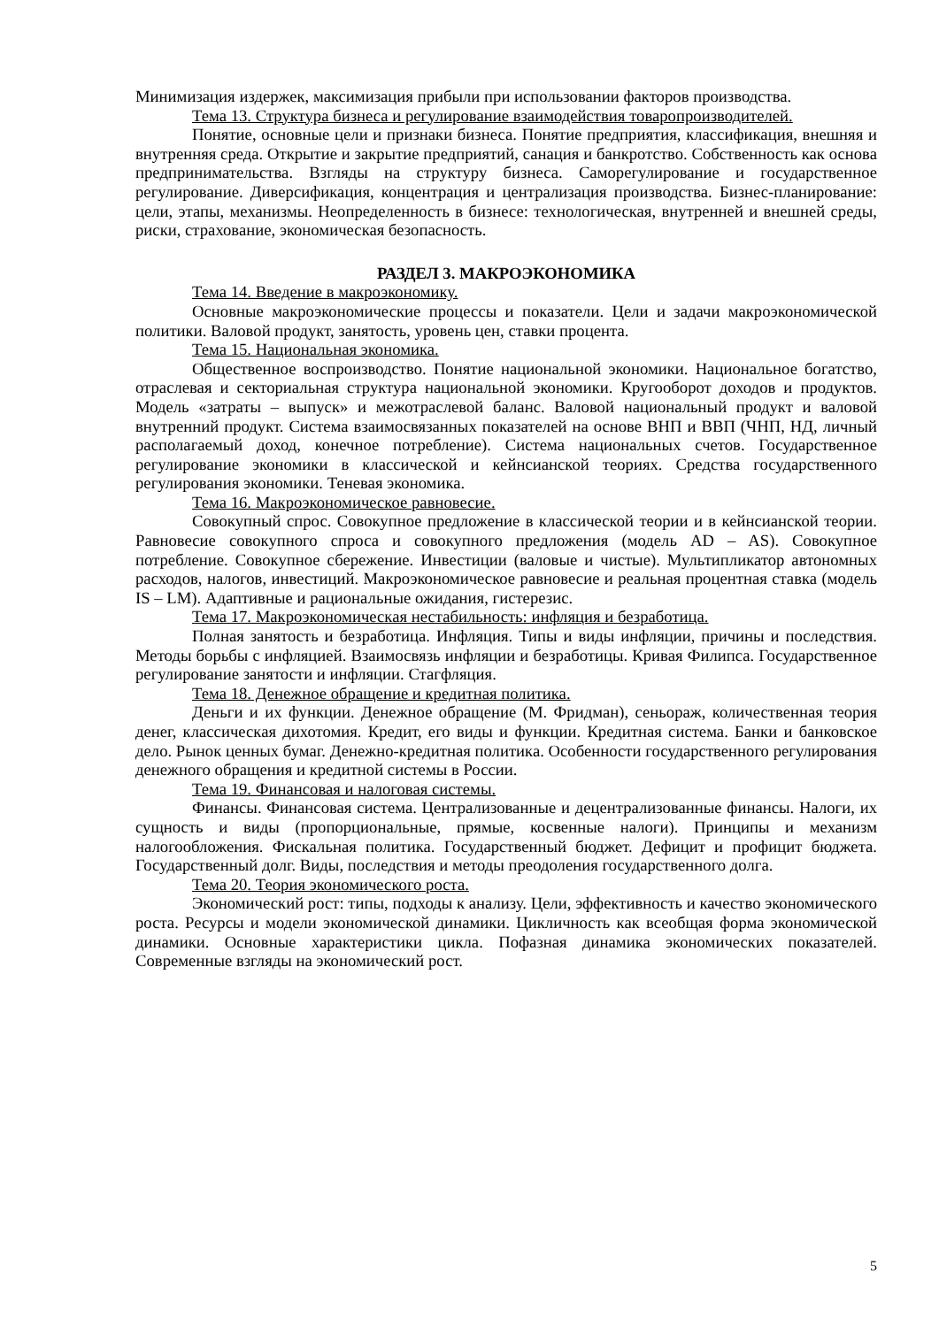Минимизация издержек, максимизация прибыли при использовании факторов производства.
Тема 13. Структура бизнеса и регулирование взаимодействия товаропроизводителей.
Понятие, основные цели и признаки бизнеса. Понятие предприятия, классификация, внешняя и внутренняя среда. Открытие и закрытие предприятий, санация и банкротство. Собственность как основа предпринимательства. Взгляды на структуру бизнеса. Саморегулирование и государственное регулирование. Диверсификация, концентрация и централизация производства. Бизнес-планирование: цели, этапы, механизмы. Неопределенность в бизнесе: технологическая, внутренней и внешней среды, риски, страхование, экономическая безопасность.
РАЗДЕЛ 3. МАКРОЭКОНОМИКА
Тема 14. Введение в макроэкономику.
Основные макроэкономические процессы и показатели. Цели и задачи макроэкономической политики. Валовой продукт, занятость, уровень цен, ставки процента.
Тема 15. Национальная экономика.
Общественное воспроизводство. Понятие национальной экономики. Национальное богатство, отраслевая и секториальная структура национальной экономики. Кругооборот доходов и продуктов. Модель «затраты – выпуск» и межотраслевой баланс. Валовой национальный продукт и валовой внутренний продукт. Система взаимосвязанных показателей на основе ВНП и ВВП (ЧНП, НД, личный располагаемый доход, конечное потребление). Система национальных счетов. Государственное регулирование экономики в классической и кейнсианской теориях. Средства государственного регулирования экономики. Теневая экономика.
Тема 16. Макроэкономическое равновесие.
Совокупный спрос. Совокупное предложение в классической теории и в кейнсианской теории. Равновесие совокупного спроса и совокупного предложения (модель AD – AS). Совокупное потребление. Совокупное сбережение. Инвестиции (валовые и чистые). Мультипликатор автономных расходов, налогов, инвестиций. Макроэкономическое равновесие и реальная процентная ставка (модель IS – LM). Адаптивные и рациональные ожидания, гистерезис.
Тема 17. Макроэкономическая нестабильность: инфляция и безработица.
Полная занятость и безработица. Инфляция. Типы и виды инфляции, причины и последствия. Методы борьбы с инфляцией. Взаимосвязь инфляции и безработицы. Кривая Филипса. Государственное регулирование занятости и инфляции. Стагфляция.
Тема 18. Денежное обращение и кредитная политика.
Деньги и их функции. Денежное обращение (М. Фридман), сеньораж, количественная теория денег, классическая дихотомия. Кредит, его виды и функции. Кредитная система. Банки и банковское дело. Рынок ценных бумаг. Денежно-кредитная политика. Особенности государственного регулирования денежного обращения и кредитной системы в России.
Тема 19. Финансовая и налоговая системы.
Финансы. Финансовая система. Централизованные и децентрализованные финансы. Налоги, их сущность и виды (пропорциональные, прямые, косвенные налоги). Принципы и механизм налогообложения. Фискальная политика. Государственный бюджет. Дефицит и профицит бюджета. Государственный долг. Виды, последствия и методы преодоления государственного долга.
Тема 20. Теория экономического роста.
Экономический рост: типы, подходы к анализу. Цели, эффективность и качество экономического роста. Ресурсы и модели экономической динамики. Цикличность как всеобщая форма экономической динамики. Основные характеристики цикла. Пофазная динамика экономических показателей. Современные взгляды на экономический рост.
5